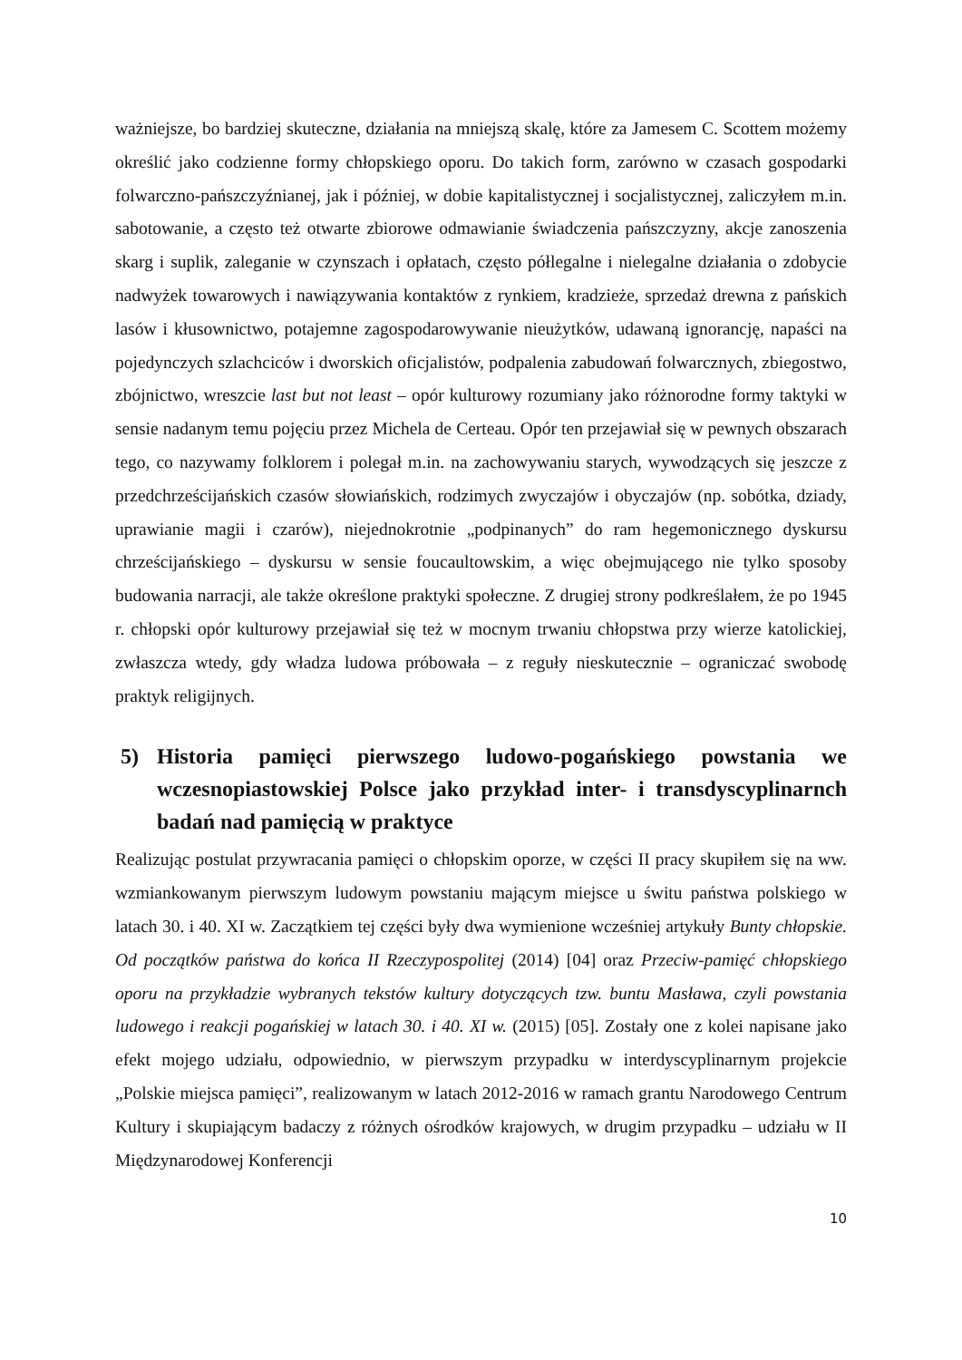ważniejsze, bo bardziej skuteczne, działania na mniejszą skalę, które za Jamesem C. Scottem możemy określić jako codzienne formy chłopskiego oporu. Do takich form, zarówno w czasach gospodarki folwarczno-pańszczyźnianej, jak i później, w dobie kapitalistycznej i socjalistycznej, zaliczyłem m.in. sabotowanie, a często też otwarte zbiorowe odmawianie świadczenia pańszczyzny, akcje zanoszenia skarg i suplik, zaleganie w czynszach i opłatach, często półlegalne i nielegalne działania o zdobycie nadwyżek towarowych i nawiązywania kontaktów z rynkiem, kradzieże, sprzedaż drewna z pańskich lasów i kłusownictwo, potajemne zagospodarowywanie nieużytków, udawaną ignorancję, napaści na pojedynczych szlachciców i dworskich oficjalistów, podpalenia zabudowań folwarcznych, zbiegostwo, zbójnictwo, wreszcie last but not least – opór kulturowy rozumiany jako różnorodne formy taktyki w sensie nadanym temu pojęciu przez Michela de Certeau. Opór ten przejawiał się w pewnych obszarach tego, co nazywamy folklorem i polegał m.in. na zachowywaniu starych, wywodzących się jeszcze z przedchrześcijańskich czasów słowiańskich, rodzimych zwyczajów i obyczajów (np. sobótka, dziady, uprawianie magii i czarów), niejednokrotnie „podpinanych” do ram hegemonicznego dyskursu chrześcijańskiego – dyskursu w sensie foucaultowskim, a więc obejmującego nie tylko sposoby budowania narracji, ale także określone praktyki społeczne. Z drugiej strony podkreślałem, że po 1945 r. chłopski opór kulturowy przejawiał się też w mocnym trwaniu chłopstwa przy wierze katolickiej, zwłaszcza wtedy, gdy władza ludowa próbowała – z reguły nieskutecznie – ograniczać swobodę praktyk religijnych.
5) Historia pamięci pierwszego ludowo-pogańskiego powstania we wczesnopiastowskiej Polsce jako przykład inter- i transdyscyplinarnch badań nad pamięcią w praktyce
Realizując postulat przywracania pamięci o chłopskim oporze, w części II pracy skupiłem się na ww. wzmiankowanym pierwszym ludowym powstaniu mającym miejsce u świtu państwa polskiego w latach 30. i 40. XI w. Zaczątkiem tej części były dwa wymienione wcześniej artykuły Bunty chłopskie. Od początków państwa do końca II Rzeczypospolitej (2014) [04] oraz Przeciw-pamięć chłopskiego oporu na przykładzie wybranych tekstów kultury dotyczących tzw. buntu Masława, czyli powstania ludowego i reakcji pogańskiej w latach 30. i 40. XI w. (2015) [05]. Zostały one z kolei napisane jako efekt mojego udziału, odpowiednio, w pierwszym przypadku w interdyscyplinarnym projekcie „Polskie miejsca pamięci”, realizowanym w latach 2012-2016 w ramach grantu Narodowego Centrum Kultury i skupiającym badaczy z różnych ośrodków krajowych, w drugim przypadku – udziału w II Międzynarodowej Konferencji
10